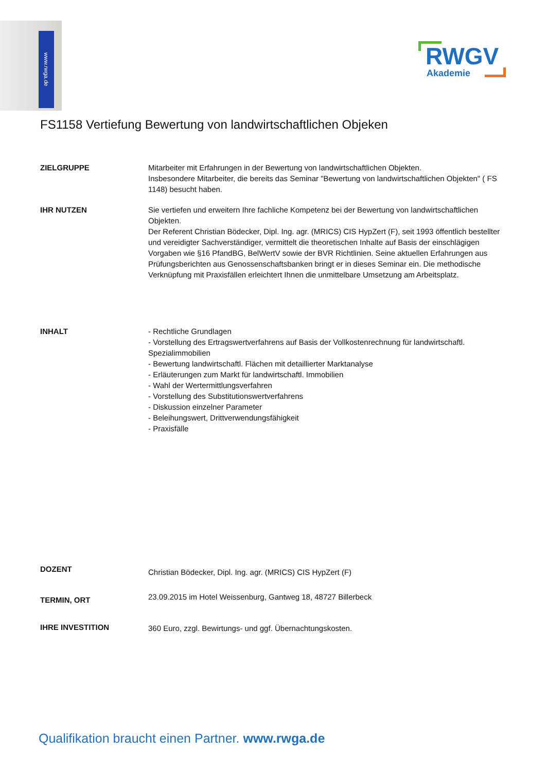www.rwga.de
RWGV
Akademie
FS1158 Vertiefung Bewertung von landwirtschaftlichen Objeken
ZIELGRUPPE Mitarbeiter mit Erfahrungen in der Bewertung von landwirtschaftlichen Objekten.
Insbesondere Mitarbeiter, die bereits das Seminar "Bewertung von landwirtschaftlichen Objekten" ( FS 1148) besucht haben.
IHR NUTZEN Sie vertiefen und erweitern Ihre fachliche Kompetenz bei der Bewertung von landwirtschaftlichen Objekten.
Der Referent Christian Bödecker, Dipl. Ing. agr. (MRICS) CIS HypZert (F), seit 1993 öffentlich bestellter und vereidigter Sachverständiger, vermittelt die theoretischen Inhalte auf Basis der einschlägigen Vorgaben wie §16 PfandBG, BelWertV sowie der BVR Richtlinien. Seine aktuellen Erfahrungen aus Prüfungsberichten aus Genossenschaftsbanken bringt er in dieses Seminar ein. Die methodische Verknüpfung mit Praxisfällen erleichtert Ihnen die unmittelbare Umsetzung am Arbeitsplatz.
INHALT - Rechtliche Grundlagen
- Vorstellung des Ertragswertverfahrens auf Basis der Vollkostenrechnung für landwirtschaftl. Spezialimmobilien
- Bewertung landwirtschaftl. Flächen mit detaillierter Marktanalyse
- Erläuterungen zum Markt für landwirtschaftl. Immobilien
- Wahl der Wertermittlungsverfahren
- Vorstellung des Substitutionswertverfahrens
- Diskussion einzelner Parameter
- Beleihungswert, Drittverwendungsfähigkeit
- Praxisfälle
DOZENT
Christian Bödecker, Dipl. Ing. agr. (MRICS) CIS HypZert (F)
TERMIN, ORT
23.09.2015 im Hotel Weissenburg, Gantweg 18, 48727 Billerbeck
IHRE INVESTITION 360 Euro, zzgl. Bewirtungs- und ggf. Übernachtungskosten.
Qualifikation braucht einen Partner. www.rwga.de